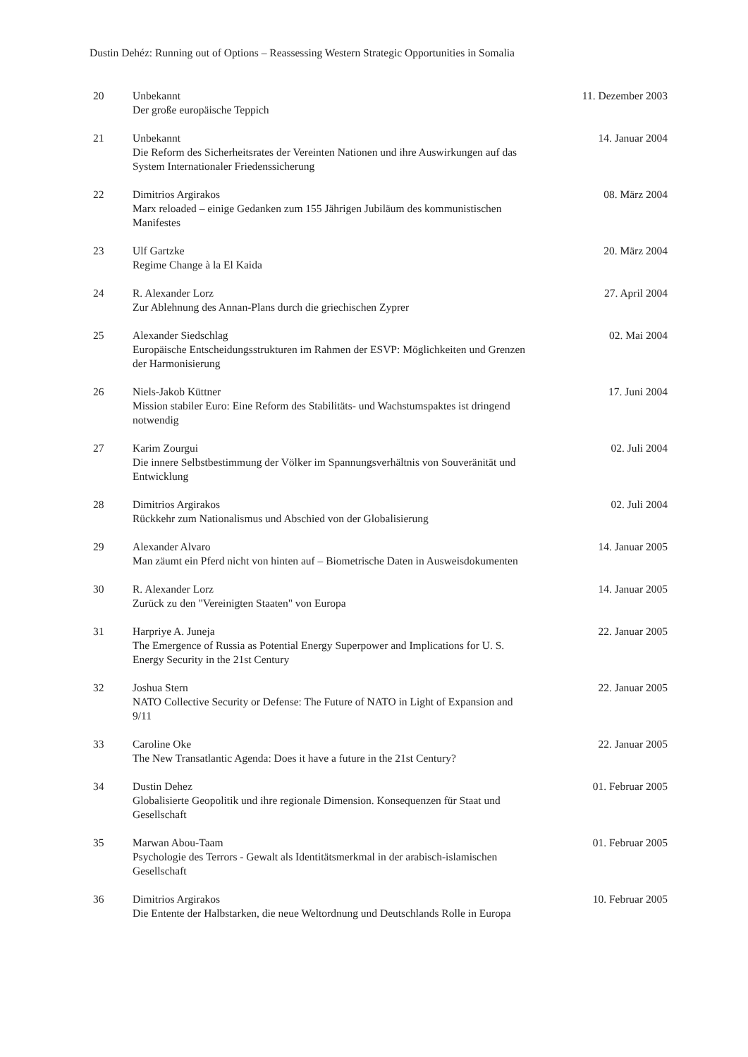Dustin Dehéz: Running out of Options – Reassessing Western Strategic Opportunities in Somalia
| 20 | Unbekannt Der große europäische Teppich | 11. Dezember 2003 |
| 21 | Unbekannt Die Reform des Sicherheitsrates der Vereinten Nationen und ihre Auswirkungen auf das System Internationaler Friedenssicherung | 14. Januar 2004 |
| 22 | Dimitrios Argirakos Marx reloaded – einige Gedanken zum 155 Jährigen Jubiläum des kommunistischen Manifestes | 08. März 2004 |
| 23 | Ulf Gartzke Regime Change à la El Kaida | 20. März 2004 |
| 24 | R. Alexander Lorz Zur Ablehnung des Annan-Plans durch die griechischen Zyprer | 27. April 2004 |
| 25 | Alexander Siedschlag Europäische Entscheidungsstrukturen im Rahmen der ESVP: Möglichkeiten und Grenzen der Harmonisierung | 02. Mai 2004 |
| 26 | Niels-Jakob Küttner Mission stabiler Euro: Eine Reform des Stabilitäts- und Wachstumspaktes ist dringend notwendig | 17. Juni 2004 |
| 27 | Karim Zourgui Die innere Selbstbestimmung der Völker im Spannungsverhältnis von Souveränität und Entwicklung | 02. Juli 2004 |
| 28 | Dimitrios Argirakos Rückkehr zum Nationalismus und Abschied von der Globalisierung | 02. Juli 2004 |
| 29 | Alexander Alvaro Man zäumt ein Pferd nicht von hinten auf – Biometrische Daten in Ausweisdokumenten | 14. Januar 2005 |
| 30 | R. Alexander Lorz Zurück zu den "Vereinigten Staaten" von Europa | 14. Januar 2005 |
| 31 | Harpriye A. Juneja The Emergence of Russia as Potential Energy Superpower and Implications for U. S. Energy Security in the 21st Century | 22. Januar 2005 |
| 32 | Joshua Stern NATO Collective Security or Defense: The Future of NATO in Light of Expansion and 9/11 | 22. Januar 2005 |
| 33 | Caroline Oke The New Transatlantic Agenda: Does it have a future in the 21st Century? | 22. Januar 2005 |
| 34 | Dustin Dehez Globalisierte Geopolitik und ihre regionale Dimension. Konsequenzen für Staat und Gesellschaft | 01. Februar 2005 |
| 35 | Marwan Abou-Taam Psychologie des Terrors - Gewalt als Identitätsmerkmal in der arabisch-islamischen Gesellschaft | 01. Februar 2005 |
| 36 | Dimitrios Argirakos Die Entente der Halbstarken, die neue Weltordnung und Deutschlands Rolle in Europa | 10. Februar 2005 |